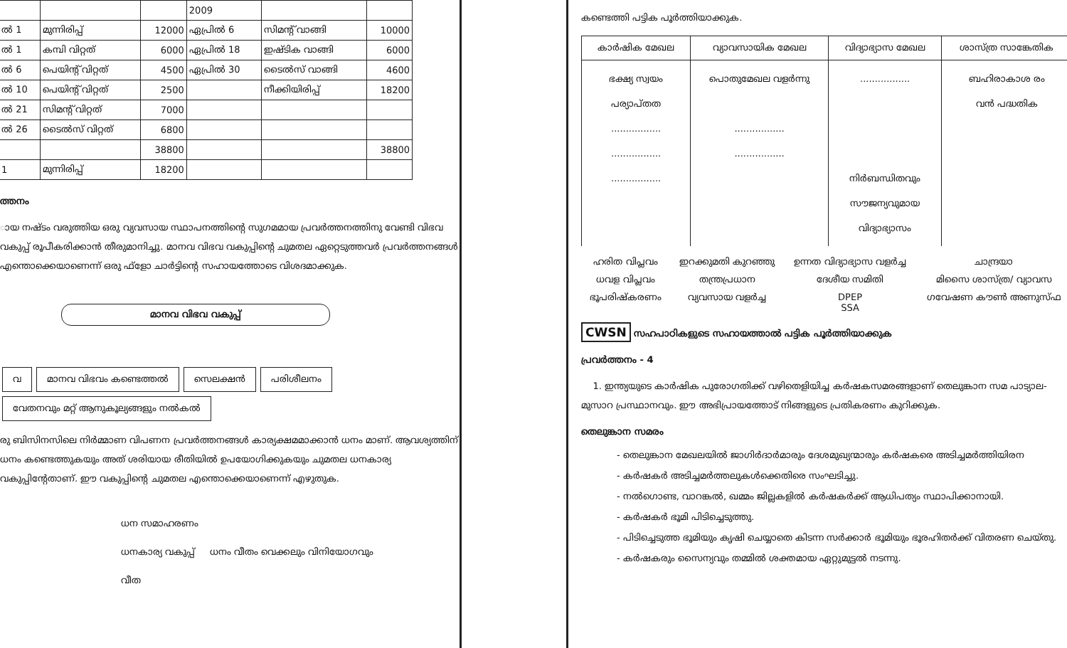| | | | 2009 | | |
| ൽ 1 | മുന്നിരിപ്പ് | 12000 | ഏപ്രിൽ 6 | സിമന്റ് വാങ്ങി | 10000 |
| ൽ 1 | കമ്പി വിറ്റത് | 6000 | ഏപ്രിൽ 18 | ഇഷ്ടിക വാങ്ങി | 6000 |
| ൽ 6 | പെയിന്റ് വിറ്റത് | 4500 | ഏപ്രിൽ 30 | ടൈൽസ് വാങ്ങി | 4600 |
| ൽ 10 | പെയിന്റ് വിറ്റത് | 2500 | | നീക്കിയിരിപ്പ് | 18200 |
| ൽ 21 | സിമന്റ് വിറ്റത് | 7000 | | | |
| ൽ 26 | ടൈൽസ് വിറ്റത് | 6800 | | | |
| | | 38800 | | | 38800 |
| 1 | മുന്നിരിപ്പ് | 18200 | | | |
ത്തനം
ായ നഷ്ടം വരുത്തിയ ഒരു വ്യവസായ സ്ഥാപനത്തിന്റെ സുഗമമായ പ്രവർത്തനത്തിനു വേണ്ടി വിഭവ വകുപ്പ് രൂപീകരിക്കാൻ തീരുമാനിച്ചു. മാനവ വിഭവ വകുപ്പിന്റെ ചുമതല ഏറ്റെടുത്തവർ പ്രവർത്തനങ്ങൾ എന്തൊക്കെയാണെന്ന് ഒരു ഫ്ളോ ചാർട്ടിന്റെ സഹായത്തോടെ വിശദമാക്കുക.
മാനവ വിഭവ വകുപ്പ്
വ മാനവ വിഭവം കണ്ടെത്തൽ സെലക്ഷൻ പരിശീലനം വേതനവും മറ്റ് ആനുകൂല്യങ്ങളും നൽകൽ
രു ബിസിനസിലെ നിർമ്മാണ വിപണന പ്രവർത്തനങ്ങൾ കാര്യക്ഷമമാക്കാൻ ധനം മാണ്. ആവശ്യത്തിന് ധനം കണ്ടെത്തുകയും അത് ശരിയായ രീതിയിൽ ഉപയോഗിക്കുകയും ചുമതല ധനകാര്യ വകുപ്പിന്റേതാണ്. ഈ വകുപ്പിന്റെ ചുമതല എന്തൊക്കെയാണെന്ന് എഴുതുക.
ധന സമാഹരണം
ധനകാര്യ വകുപ്പ് ധനം വീതം വെക്കലും വിനിയോഗവും
വീത
കണ്ടെത്തി പട്ടിക പൂർത്തിയാക്കുക.
| കാർഷിക മേഖല | വ്യാവസായിക മേഖല | വിദ്യാഭ്യാസ മേഖല | ശാസ്ത്ര സാങ്കേതിക |
| --- | --- | --- | --- |
| ഭക്ഷ്യ സ്വയം പര്യാപ്തത ................. ................. ................. | പൊതുമേഖല വളർന്നു ................. ................. | ................. നിർബന്ധിതവും സൗജന്യവുമായ വിദ്യാഭ്യാസം | ബഹിരാകാശ രം വൻ പദ്ധതിക |
| ഹരിത വിപ്ലവം | ഇറക്കുമതി കുറഞ്ഞു | ഉന്നത വിദ്യാഭ്യാസ വളർച്ച | ചാന്ദ്രയാ |
| ധവള വിപ്ലവം | തന്ത്രപ്രധാന | ദേശീയ സമിതി | മിസൈ ശാസ്ത്ര/ വ്യാവസ |
| ഭൂപരിഷ്കരണം | വ്യവസായ വളർച്ച | DPEP SSA | ഗവേഷണ കൗൺ അണുസ്ഫ |
CWSN സഹപാഠികളുടെ സഹായത്താൽ പട്ടിക പൂർത്തിയാക്കുക
പ്രവർത്തനം - 4
1. ഇന്ത്യയുടെ കാർഷിക പുരോഗതിക്ക് വഴിതെളിയിച്ച കർഷകസമരങ്ങളാണ് തെലുങ്കാന സമ പാട്യാല-മുസാറ പ്രസ്ഥാനവും. ഈ അഭിപ്രായത്തോട് നിങ്ങളുടെ പ്രതികരണം കുറിക്കുക.
തെലുങ്കാന സമരം
- തെലുങ്കാന മേഖലയിൽ ജാഗിർദാർമാരും ദേശമുഖ്യന്മാരും കർഷകരെ അടിച്ചമർത്തിയിരന
- കർഷകർ അടിച്ചമർത്തലുകൾക്കെതിരെ സംഘടിച്ചു.
- നൽഗൊണ്ട, വാറങ്കൽ, ഖമ്മം ജില്ലകളിൽ കർഷകർക്ക് ആധിപത്യം സ്ഥാപിക്കാനായി.
- കർഷകർ ഭൂമി പിടിച്ചെടുത്തു.
- പിടിച്ചെടുത്ത ഭൂമിയും കൃഷി ചെയ്യാതെ കിടന്ന സർക്കാർ ഭൂമിയും ഭൂരഹിതർക്ക് വിതരണ ചെയ്തു.
- കർഷകരും സൈന്യവും തമ്മിൽ ശക്തമായ ഏറ്റുമുട്ടൽ നടന്നു.